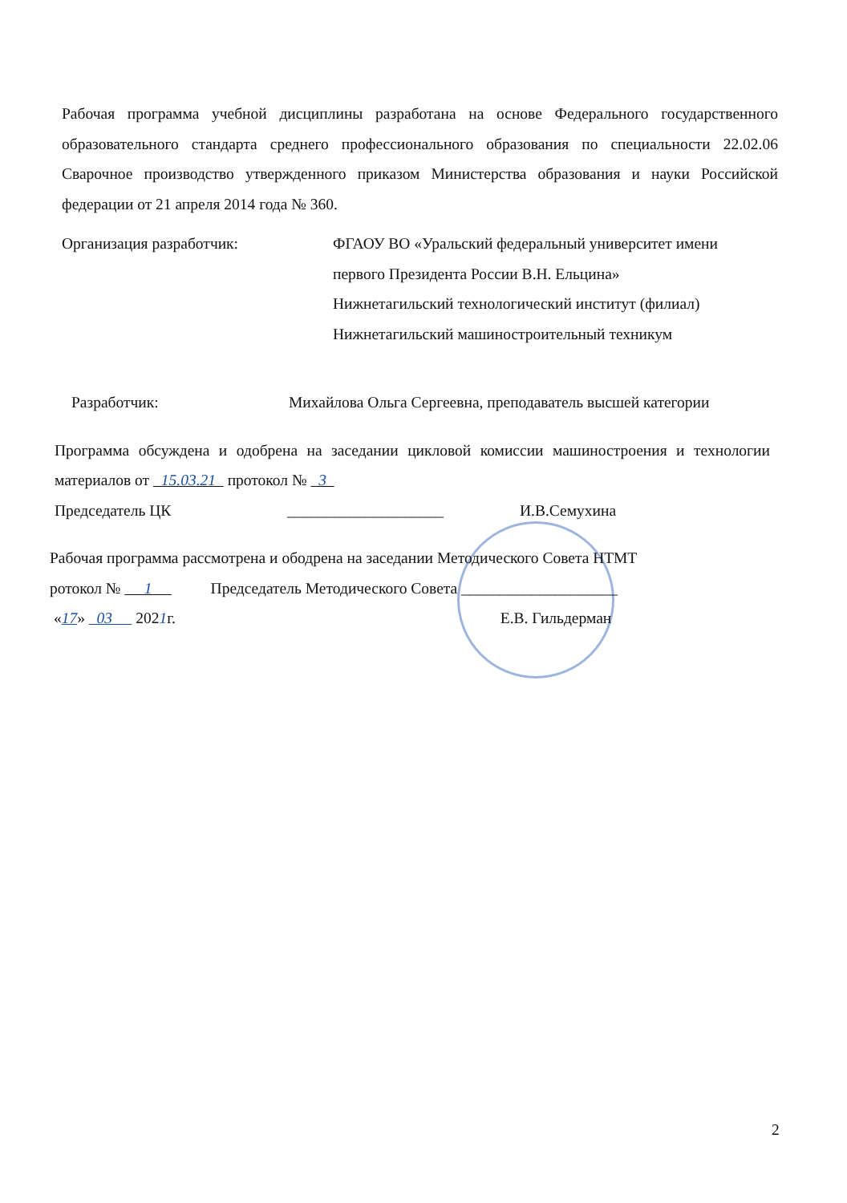Рабочая программа учебной дисциплины разработана на основе Федерального государственного образовательного стандарта среднего профессионального образования по специальности 22.02.06 Сварочное производство утвержденного приказом Министерства образования и науки Российской федерации от 21 апреля 2014 года № 360.
Организация разработчик: ФГАОУ ВО «Уральский федеральный университет имени
первого Президента России В.Н. Ельцина»
Нижнетагильский технологический институт (филиал)
Нижнетагильский машиностроительный техникум
Разработчик: Михайлова Ольга Сергеевна, преподаватель высшей категории
Программа обсуждена и одобрена на заседании цикловой комиссии машиностроения и технологии материалов от 15.03.21 протокол № 3
Председатель ЦК ____________________ И.В.Семухина
Рабочая программа рассмотрена и ободрена на заседании Методического Совета НТМТ
ротокол № 1 Председатель Методического Совета ____________________
«17» 03 2021г. Е.В. Гильдерман
2